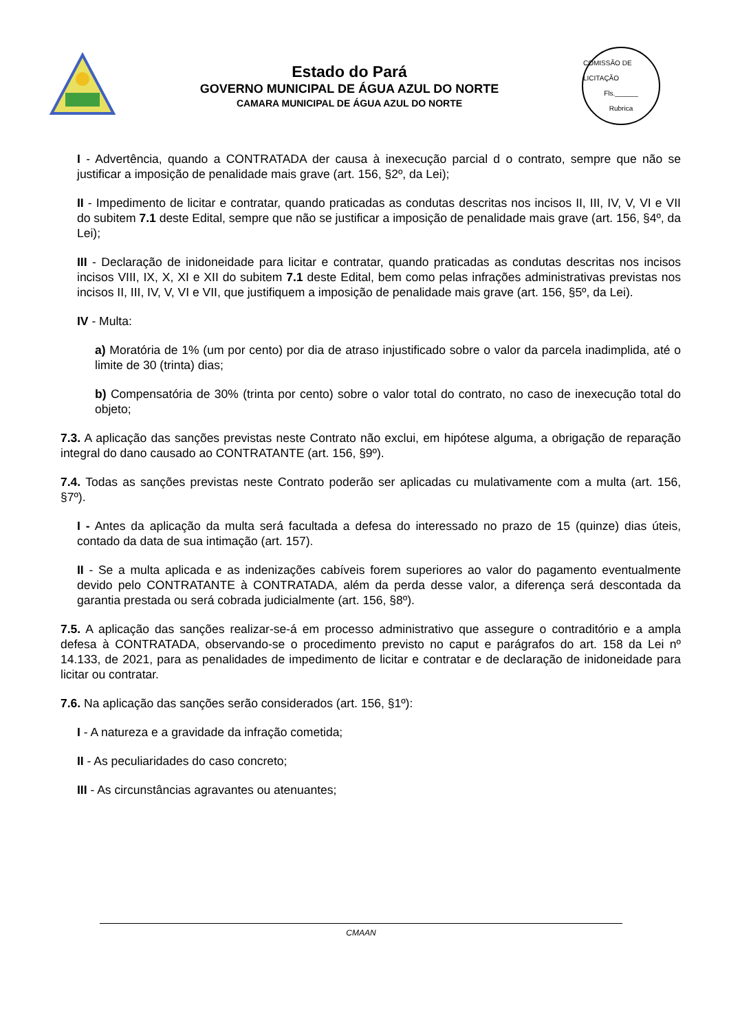Estado do Pará
GOVERNO MUNICIPAL DE ÁGUA AZUL DO NORTE
CAMARA MUNICIPAL DE ÁGUA AZUL DO NORTE
COMISSÃO DE LICITAÇÃO
Fls.______
Rubrica
I - Advertência, quando a CONTRATADA der causa à inexecução parcial d o contrato, sempre que não se justificar a imposição de penalidade mais grave (art. 156, §2º, da Lei);
II - Impedimento de licitar e contratar, quando praticadas as condutas descritas nos incisos II, III, IV, V, VI e VII do subitem 7.1 deste Edital, sempre que não se justificar a imposição de penalidade mais grave (art. 156, §4º, da Lei);
III - Declaração de inidoneidade para licitar e contratar, quando praticadas as condutas descritas nos incisos incisos VIII, IX, X, XI e XII do subitem 7.1 deste Edital, bem como pelas infrações administrativas previstas nos incisos II, III, IV, V, VI e VII, que justifiquem a imposição de penalidade mais grave (art. 156, §5º, da Lei).
IV - Multa:
a) Moratória de 1% (um por cento) por dia de atraso injustificado sobre o valor da parcela inadimplida, até o limite de 30 (trinta) dias;
b) Compensatória de 30% (trinta por cento) sobre o valor total do contrato, no caso de inexecução total do objeto;
7.3. A aplicação das sanções previstas neste Contrato não exclui, em hipótese alguma, a obrigação de reparação integral do dano causado ao CONTRATANTE (art. 156, §9º).
7.4. Todas as sanções previstas neste Contrato poderão ser aplicadas cu mulativamente com a multa (art. 156, §7º).
I - Antes da aplicação da multa será facultada a defesa do interessado no prazo de 15 (quinze) dias úteis, contado da data de sua intimação (art. 157).
II - Se a multa aplicada e as indenizações cabíveis forem superiores ao valor do pagamento eventualmente devido pelo CONTRATANTE à CONTRATADA, além da perda desse valor, a diferença será descontada da garantia prestada ou será cobrada judicialmente (art. 156, §8º).
7.5. A aplicação das sanções realizar-se-á em processo administrativo que assegure o contraditório e a ampla defesa à CONTRATADA, observando-se o procedimento previsto no caput e parágrafos do art. 158 da Lei nº 14.133, de 2021, para as penalidades de impedimento de licitar e contratar e de declaração de inidoneidade para licitar ou contratar.
7.6. Na aplicação das sanções serão considerados (art. 156, §1º):
I - A natureza e a gravidade da infração cometida;
II - As peculiaridades do caso concreto;
III - As circunstâncias agravantes ou atenuantes;
CMAAN